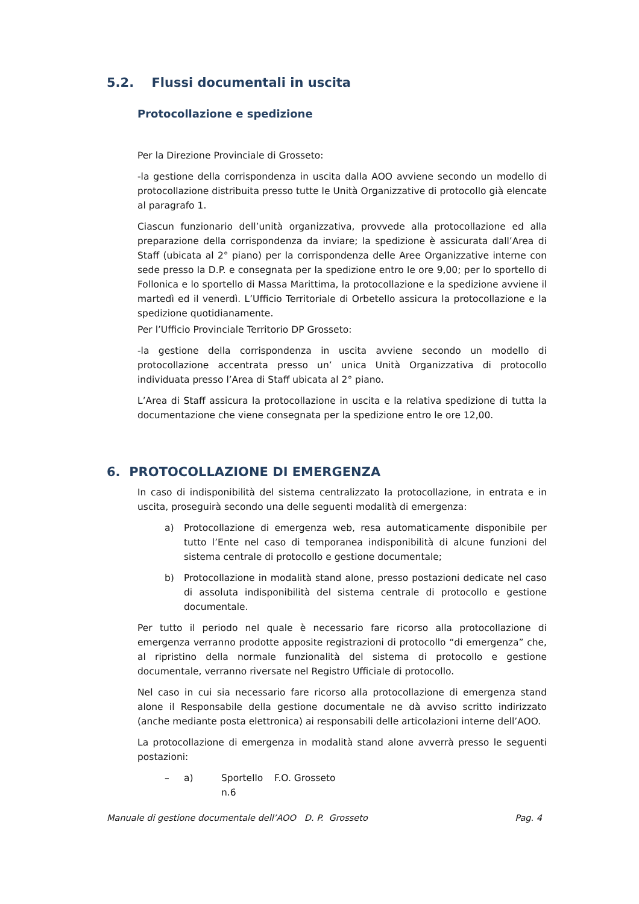5.2. Flussi documentali in uscita
Protocollazione e spedizione
Per la Direzione Provinciale di Grosseto:
-la gestione della corrispondenza in uscita dalla AOO avviene secondo un modello di protocollazione distribuita presso tutte le Unità Organizzative di protocollo già elencate al paragrafo 1.
Ciascun funzionario dell’unità organizzativa, provvede alla protocollazione ed alla preparazione della corrispondenza da inviare; la spedizione è assicurata dall’Area di Staff (ubicata al 2° piano) per la corrispondenza delle Aree Organizzative interne con sede presso la D.P. e consegnata per la spedizione entro le ore 9,00; per lo sportello di Follonica e lo sportello di Massa Marittima, la protocollazione e la spedizione avviene il martedì ed il venerdì. L’Ufficio Territoriale di Orbetello assicura la protocollazione e la spedizione quotidianamente.
Per l’Ufficio Provinciale Territorio DP Grosseto:
-la gestione della corrispondenza in uscita avviene secondo un modello di protocollazione accentrata presso un’ unica Unità Organizzativa di protocollo individuata presso l’Area di Staff ubicata al 2° piano.
L’Area di Staff assicura la protocollazione in uscita e la relativa spedizione di tutta la documentazione che viene consegnata per la spedizione entro le ore 12,00.
6. PROTOCOLLAZIONE DI EMERGENZA
In caso di indisponibilità del sistema centralizzato la protocollazione, in entrata e in uscita, proseguirà secondo una delle seguenti modalità di emergenza:
a) Protocollazione di emergenza web, resa automaticamente disponibile per tutto l’Ente nel caso di temporanea indisponibilità di alcune funzioni del sistema centrale di protocollo e gestione documentale;
b) Protocollazione in modalità stand alone, presso postazioni dedicate nel caso di assoluta indisponibilità del sistema centrale di protocollo e gestione documentale.
Per tutto il periodo nel quale è necessario fare ricorso alla protocollazione di emergenza verranno prodotte apposite registrazioni di protocollo “di emergenza” che, al ripristino della normale funzionalità del sistema di protocollo e gestione documentale, verranno riversate nel Registro Ufficiale di protocollo.
Nel caso in cui sia necessario fare ricorso alla protocollazione di emergenza stand alone il Responsabile della gestione documentale ne dà avviso scritto indirizzato (anche mediante posta elettronica) ai responsabili delle articolazioni interne dell’AOO.
La protocollazione di emergenza in modalità stand alone avverrà presso le seguenti postazioni:
– a) Sportello n.6 F.O. Grosseto
Manuale di gestione documentale dell’AOO D. P. Grosseto Pag. 4